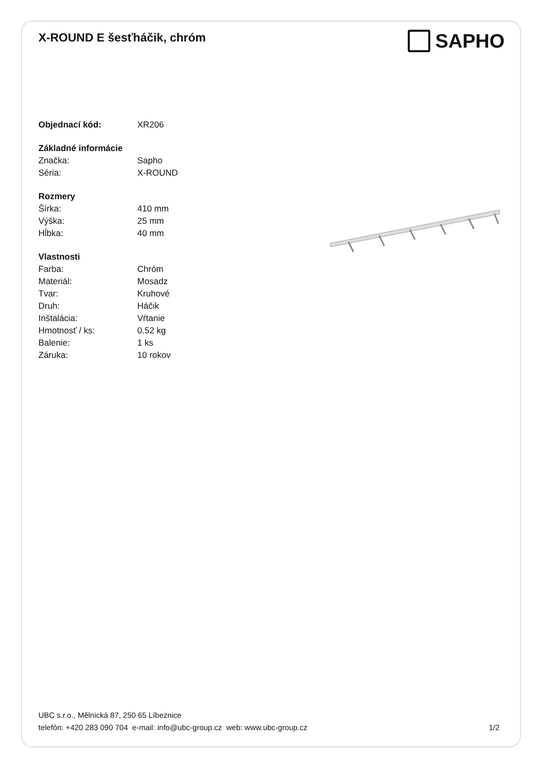X-ROUND E šesťháčik, chróm
SAPHO
| Objednací kód: | XR206 |
| Základné informácie | |
| Značka: | Sapho |
| Séria: | X-ROUND |
| Rozmery | |
| Šírka: | 410 mm |
| Výška: | 25 mm |
| Hĺbka: | 40 mm |
| Vlastnosti | |
| Farba: | Chróm |
| Materiál: | Mosadz |
| Tvar: | Kruhové |
| Druh: | Háčik |
| Inštalácia: | Vŕtanie |
| Hmotnosť / ks: | 0.52 kg |
| Balenie: | 1 ks |
| Záruka: | 10 rokov |
UBC s.r.o., Mělnická 87, 250 65 Líbeznice
telefón: +420 283 090 704 e-mail: info@ubc-group.cz web: www.ubc-group.cz
1/2